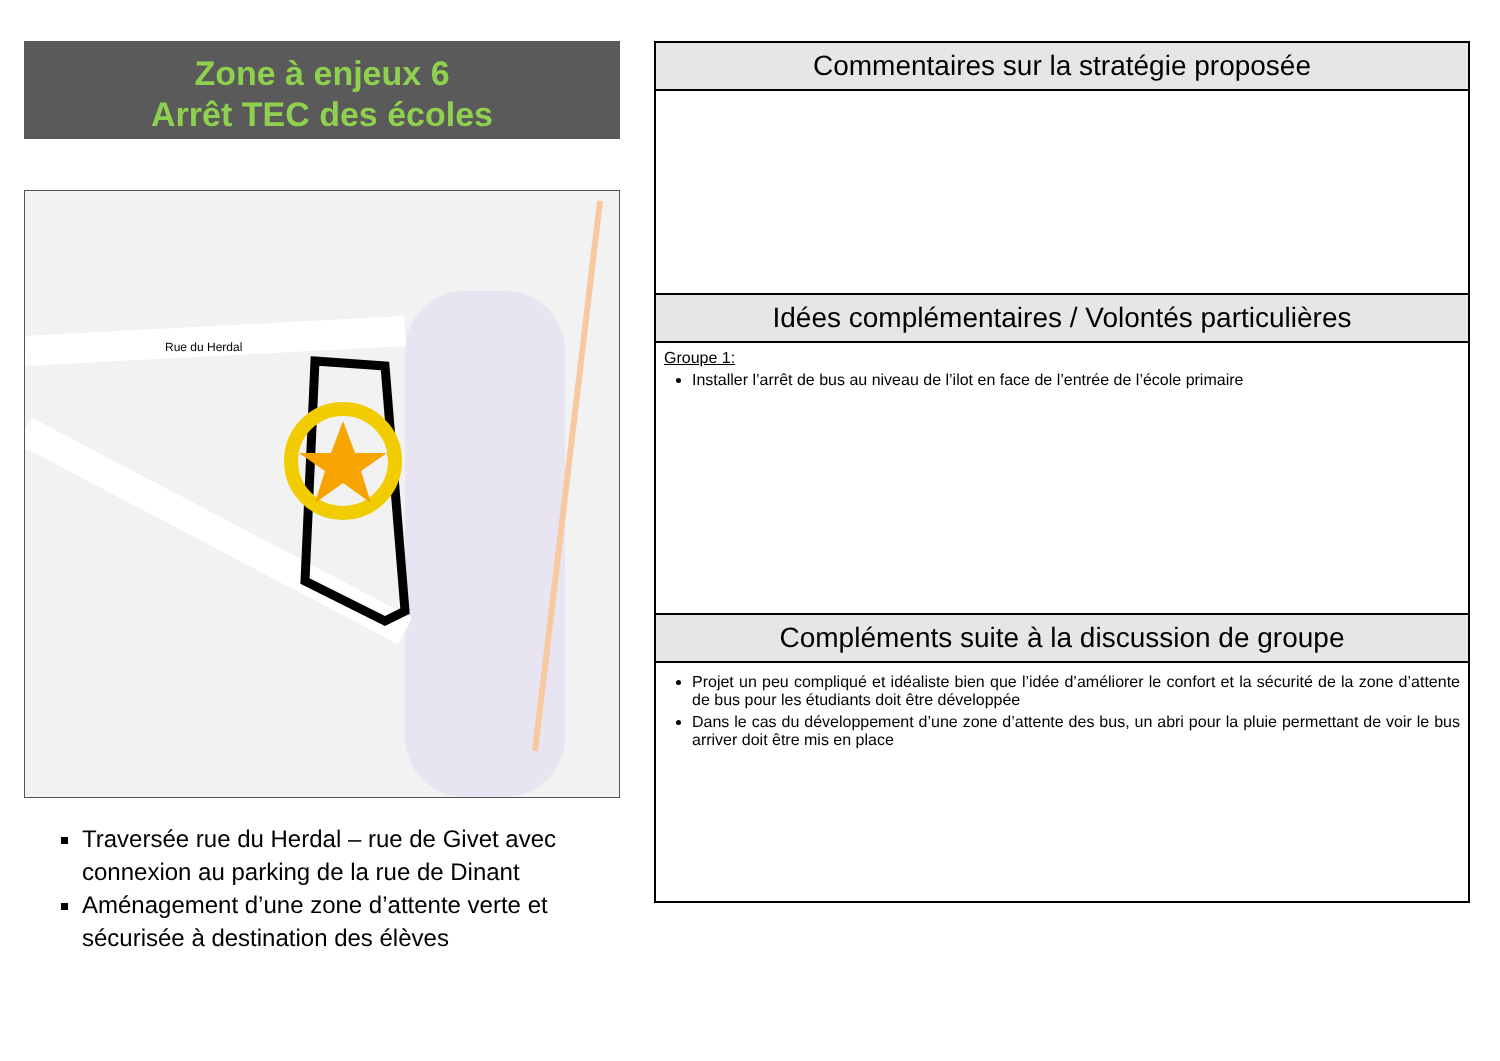Zone à enjeux 6
Arrêt TEC des écoles
Rue du Herdal
Traversée rue du Herdal – rue de Givet avec connexion au parking de la rue de Dinant
Aménagement d’une zone d’attente verte et sécurisée à destination des élèves
Commentaires sur la stratégie proposée
Idées complémentaires / Volontés particulières
Groupe 1:
Installer l’arrêt de bus au niveau de l’ilot en face de l’entrée de l’école primaire
Compléments suite à la discussion de groupe
Projet un peu compliqué et idéaliste bien que l’idée d’améliorer le confort et la sécurité de la zone d’attente de bus pour les étudiants doit être développée
Dans le cas du développement d’une zone d’attente des bus, un abri pour la pluie permettant de voir le bus arriver doit être mis en place